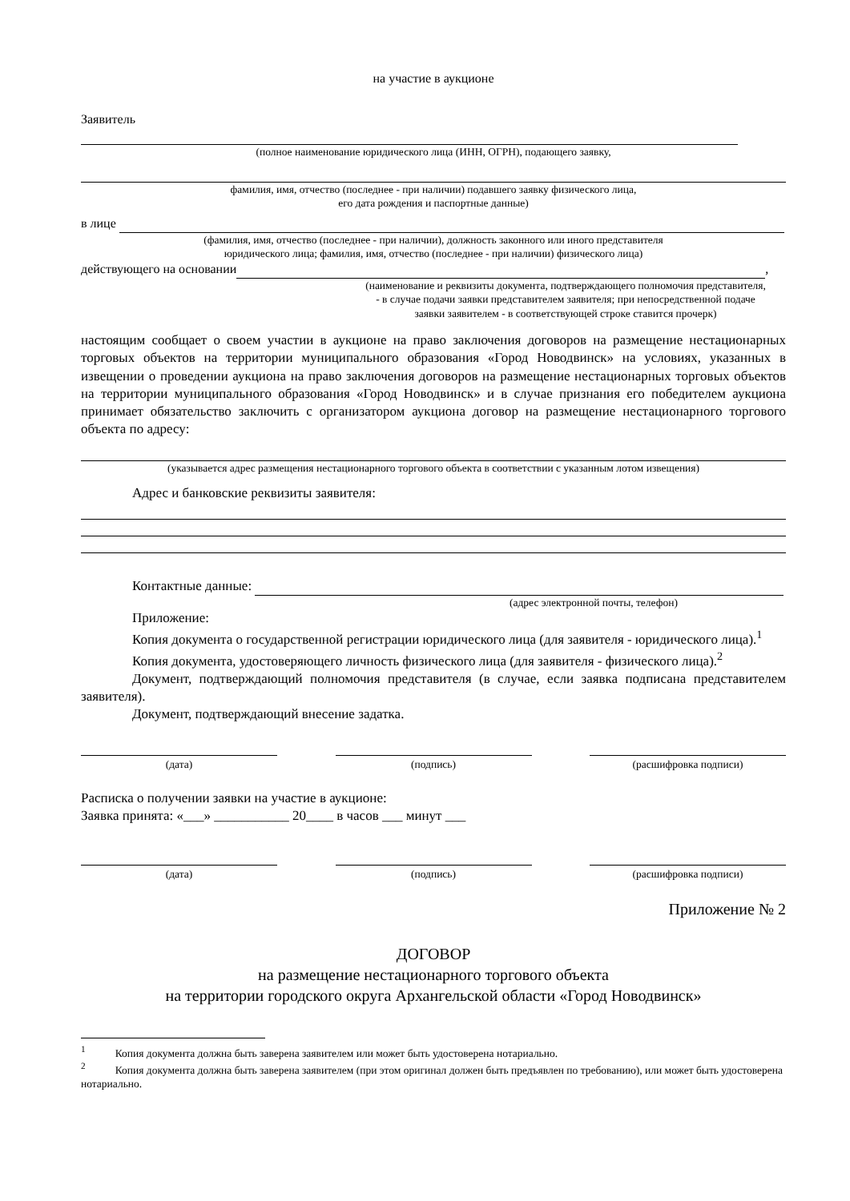на участие в аукционе
Заявитель
(полное наименование юридического лица (ИНН, ОГРН), подающего заявку,
фамилия, имя, отчество (последнее - при наличии) подавшего заявку физического лица,
его дата рождения и паспортные данные)
в лице
(фамилия, имя, отчество (последнее - при наличии), должность законного или иного представителя
юридического лица; фамилия, имя, отчество (последнее - при наличии) физического лица)
действующего на основании ,
(наименование и реквизиты документа, подтверждающего полномочия представителя,
- в случае подачи заявки представителем заявителя; при непосредственной подаче
заявки заявителем - в соответствующей строке ставится прочерк)
настоящим сообщает о своем участии в аукционе на право заключения договоров на размещение нестационарных торговых объектов на территории муниципального образования «Город Новодвинск» на условиях, указанных в извещении о проведении аукциона на право заключения договоров на размещение нестационарных торговых объектов на территории муниципального образования «Город Новодвинск» и в случае признания его победителем аукциона принимает обязательство заключить с организатором аукциона договор на размещение нестационарного торгового объекта по адресу:
(указывается адрес размещения нестационарного торгового объекта в соответствии с указанным лотом извещения)
Адрес и банковские реквизиты заявителя:
Контактные данные:
(адрес электронной почты, телефон)
Приложение:
Копия документа о государственной регистрации юридического лица (для заявителя - юридического лица).<sup>1</sup>
Копия документа, удостоверяющего личность физического лица (для заявителя - физического лица).<sup>2</sup>
Документ, подтверждающий полномочия представителя (в случае, если заявка подписана представителем заявителя).
Документ, подтверждающий внесение задатка.
(дата) (подпись) (расшифровка подписи)
Расписка о получении заявки на участие в аукционе:
Заявка принята: «___» ___________ 20____ в часов ___ минут ___
(дата) (подпись) (расшифровка подписи)
Приложение № 2
ДОГОВОР
на размещение нестационарного торгового объекта
на территории городского округа Архангельской области «Город Новодвинск»
<sup>1</sup> Копия документа должна быть заверена заявителем или может быть удостоверена нотариально.
<sup>2</sup> Копия документа должна быть заверена заявителем (при этом оригинал должен быть предъявлен по требованию), или может быть удостоверена нотариально.